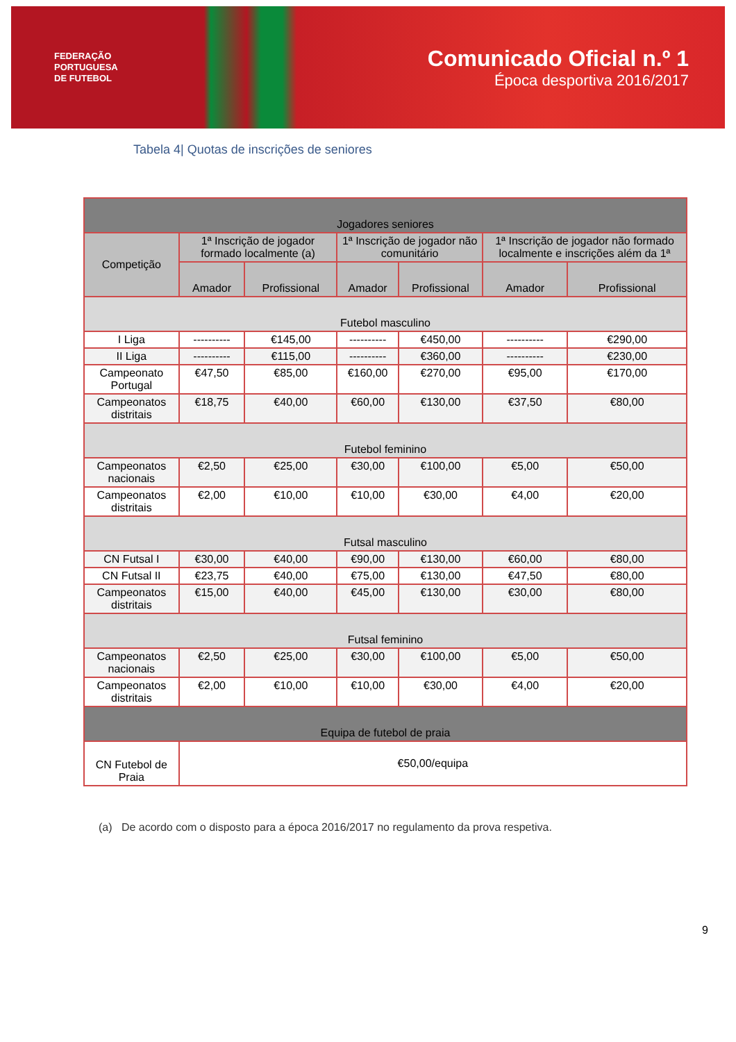FEDERAÇÃO
PORTUGUESA
DE FUTEBOL
Comunicado Oficial n.º 1
Época desportiva 2016/2017
Tabela 4| Quotas de inscrições de seniores
| Jogadores seniores | | | | | | |
| --- | --- | --- | --- | --- | --- | --- |
| Competição | 1ª Inscrição de jogador formado localmente (a) | | 1ª Inscrição de jogador não comunitário | | 1ª Inscrição de jogador não formado localmente e inscrições além da 1ª | |
| | Amador | Profissional | Amador | Profissional | Amador | Profissional |
| Futebol masculino | | | | | | |
| I Liga | ---------- | €145,00 | ---------- | €450,00 | ---------- | €290,00 |
| II Liga | ---------- | €115,00 | ---------- | €360,00 | ---------- | €230,00 |
| Campeonato Portugal | €47,50 | €85,00 | €160,00 | €270,00 | €95,00 | €170,00 |
| Campeonatos distritais | €18,75 | €40,00 | €60,00 | €130,00 | €37,50 | €80,00 |
| Futebol feminino | | | | | | |
| Campeonatos nacionais | €2,50 | €25,00 | €30,00 | €100,00 | €5,00 | €50,00 |
| Campeonatos distritais | €2,00 | €10,00 | €10,00 | €30,00 | €4,00 | €20,00 |
| Futsal masculino | | | | | | |
| CN Futsal I | €30,00 | €40,00 | €90,00 | €130,00 | €60,00 | €80,00 |
| CN Futsal II | €23,75 | €40,00 | €75,00 | €130,00 | €47,50 | €80,00 |
| Campeonatos distritais | €15,00 | €40,00 | €45,00 | €130,00 | €30,00 | €80,00 |
| Futsal feminino | | | | | | |
| Campeonatos nacionais | €2,50 | €25,00 | €30,00 | €100,00 | €5,00 | €50,00 |
| Campeonatos distritais | €2,00 | €10,00 | €10,00 | €30,00 | €4,00 | €20,00 |
| Equipa de futebol de praia | | | | | | |
| CN Futebol de Praia | €50,00/equipa | | | | | |
(a) De acordo com o disposto para a época 2016/2017 no regulamento da prova respetiva.
9